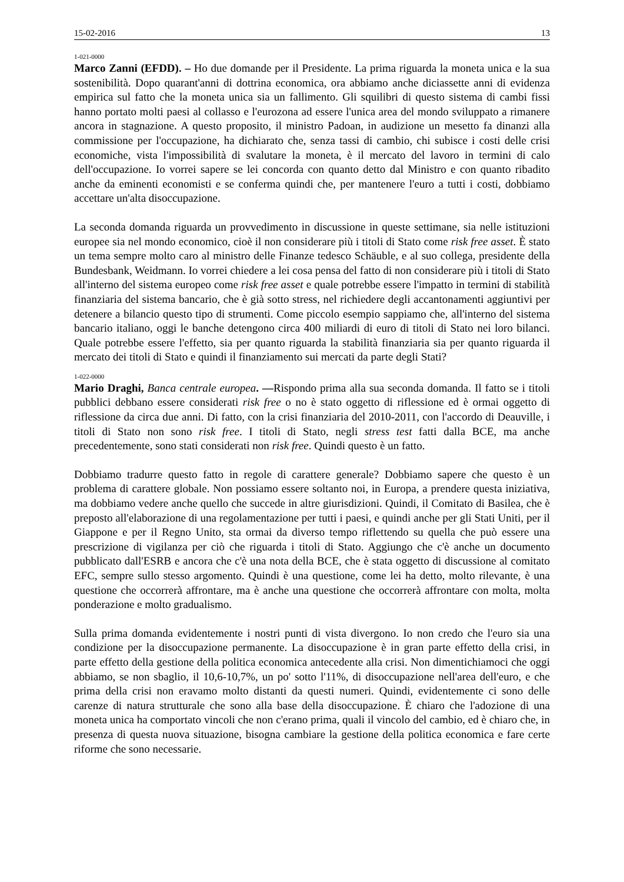15-02-2016 13
1-021-0000
Marco Zanni (EFDD). – Ho due domande per il Presidente. La prima riguarda la moneta unica e la sua sostenibilità. Dopo quarant'anni di dottrina economica, ora abbiamo anche diciassette anni di evidenza empirica sul fatto che la moneta unica sia un fallimento. Gli squilibri di questo sistema di cambi fissi hanno portato molti paesi al collasso e l'eurozona ad essere l'unica area del mondo sviluppato a rimanere ancora in stagnazione. A questo proposito, il ministro Padoan, in audizione un mesetto fa dinanzi alla commissione per l'occupazione, ha dichiarato che, senza tassi di cambio, chi subisce i costi delle crisi economiche, vista l'impossibilità di svalutare la moneta, è il mercato del lavoro in termini di calo dell'occupazione. Io vorrei sapere se lei concorda con quanto detto dal Ministro e con quanto ribadito anche da eminenti economisti e se conferma quindi che, per mantenere l'euro a tutti i costi, dobbiamo accettare un'alta disoccupazione.
La seconda domanda riguarda un provvedimento in discussione in queste settimane, sia nelle istituzioni europee sia nel mondo economico, cioè il non considerare più i titoli di Stato come risk free asset. È stato un tema sempre molto caro al ministro delle Finanze tedesco Schäuble, e al suo collega, presidente della Bundesbank, Weidmann. Io vorrei chiedere a lei cosa pensa del fatto di non considerare più i titoli di Stato all'interno del sistema europeo come risk free asset e quale potrebbe essere l'impatto in termini di stabilità finanziaria del sistema bancario, che è già sotto stress, nel richiedere degli accantonamenti aggiuntivi per detenere a bilancio questo tipo di strumenti. Come piccolo esempio sappiamo che, all'interno del sistema bancario italiano, oggi le banche detengono circa 400 miliardi di euro di titoli di Stato nei loro bilanci. Quale potrebbe essere l'effetto, sia per quanto riguarda la stabilità finanziaria sia per quanto riguarda il mercato dei titoli di Stato e quindi il finanziamento sui mercati da parte degli Stati?
1-022-0000
Mario Draghi, Banca centrale europea. —Rispondo prima alla sua seconda domanda. Il fatto se i titoli pubblici debbano essere considerati risk free o no è stato oggetto di riflessione ed è ormai oggetto di riflessione da circa due anni. Di fatto, con la crisi finanziaria del 2010-2011, con l'accordo di Deauville, i titoli di Stato non sono risk free. I titoli di Stato, negli stress test fatti dalla BCE, ma anche precedentemente, sono stati considerati non risk free. Quindi questo è un fatto.
Dobbiamo tradurre questo fatto in regole di carattere generale? Dobbiamo sapere che questo è un problema di carattere globale. Non possiamo essere soltanto noi, in Europa, a prendere questa iniziativa, ma dobbiamo vedere anche quello che succede in altre giurisdizioni. Quindi, il Comitato di Basilea, che è preposto all'elaborazione di una regolamentazione per tutti i paesi, e quindi anche per gli Stati Uniti, per il Giappone e per il Regno Unito, sta ormai da diverso tempo riflettendo su quella che può essere una prescrizione di vigilanza per ciò che riguarda i titoli di Stato. Aggiungo che c'è anche un documento pubblicato dall'ESRB e ancora che c'è una nota della BCE, che è stata oggetto di discussione al comitato EFC, sempre sullo stesso argomento. Quindi è una questione, come lei ha detto, molto rilevante, è una questione che occorrerà affrontare, ma è anche una questione che occorrerà affrontare con molta, molta ponderazione e molto gradualismo.
Sulla prima domanda evidentemente i nostri punti di vista divergono. Io non credo che l'euro sia una condizione per la disoccupazione permanente. La disoccupazione è in gran parte effetto della crisi, in parte effetto della gestione della politica economica antecedente alla crisi. Non dimentichiamoci che oggi abbiamo, se non sbaglio, il 10,6-10,7%, un po' sotto l'11%, di disoccupazione nell'area dell'euro, e che prima della crisi non eravamo molto distanti da questi numeri. Quindi, evidentemente ci sono delle carenze di natura strutturale che sono alla base della disoccupazione. È chiaro che l'adozione di una moneta unica ha comportato vincoli che non c'erano prima, quali il vincolo del cambio, ed è chiaro che, in presenza di questa nuova situazione, bisogna cambiare la gestione della politica economica e fare certe riforme che sono necessarie.